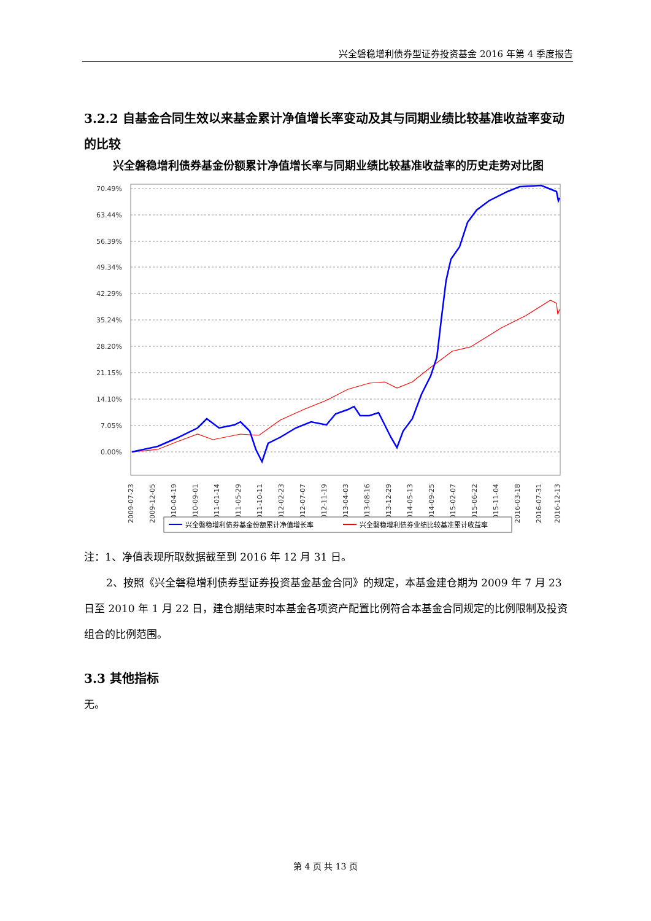兴全磐稳增利债券型证券投资基金 2016 年第 4 季度报告
3.2.2 自基金合同生效以来基金累计净值增长率变动及其与同期业绩比较基准收益率变动的比较
兴全磐稳增利债券基金份额累计净值增长率与同期业绩比较基准收益率的历史走势对比图
70.49%
63.44%
56.39%
49.34%
42.29%
35.24%
28.20%
21.15%
14.10%
7.05%
0.00%
2009-07-23
2009-12-05
2010-04-19
2010-09-01
2011-01-14
2011-05-29
2011-10-11
2012-02-23
2012-07-07
2012-11-19
2013-04-03
2013-08-16
2013-12-29
2014-05-13
2014-09-25
2015-02-07
2015-06-22
2015-11-04
2016-03-18
2016-07-31
2016-12-13
兴全磐稳增利债券基金份额累计净值增长率
兴全磐稳增利债券业绩比较基准累计收益率
注：1、净值表现所取数据截至到 2016 年 12 月 31 日。
2、按照《兴全磐稳增利债券型证券投资基金基金合同》的规定，本基金建仓期为 2009 年 7 月 23 日至 2010 年 1 月 22 日，建仓期结束时本基金各项资产配置比例符合本基金合同规定的比例限制及投资组合的比例范围。
3.3 其他指标
无。
第 4 页 共 13 页